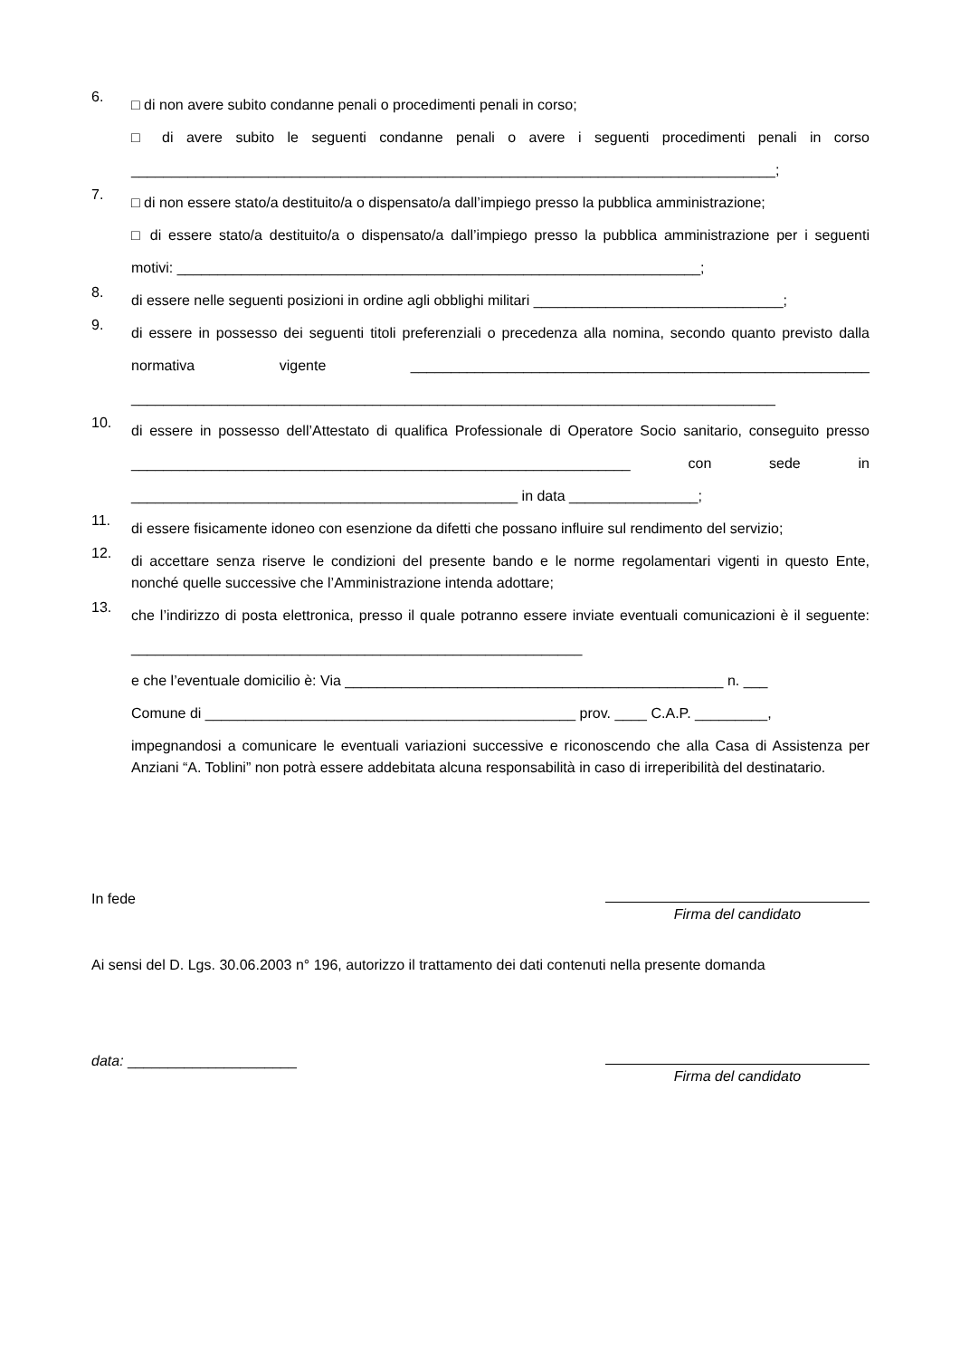6.
□ di non avere subito condanne penali o procedimenti penali in corso;
□ di avere subito le seguenti condanne penali o avere i seguenti procedimenti penali in corso ________________________________________________________________________________;
7.
□ di non essere stato/a destituito/a o dispensato/a dall’impiego presso la pubblica amministrazione;
□ di essere stato/a destituito/a o dispensato/a dall’impiego presso la pubblica amministrazione per i seguenti motivi: _________________________________________________________________;
8.
di essere nelle seguenti posizioni in ordine agli obblighi militari _______________________________;
9.
di essere in possesso dei seguenti titoli preferenziali o precedenza alla nomina, secondo quanto previsto dalla normativa vigente _________________________________________________________ ________________________________________________________________________________
10.
di essere in possesso dell’Attestato di qualifica Professionale di Operatore Socio sanitario, conseguito presso ______________________________________________________________ con sede in ________________________________________________ in data ________________;
11.
di essere fisicamente idoneo con esenzione da difetti che possano influire sul rendimento del servizio;
12.
di accettare senza riserve le condizioni del presente bando e le norme regolamentari vigenti in questo Ente, nonché quelle successive che l’Amministrazione intenda adottare;
13.
che l’indirizzo di posta elettronica, presso il quale potranno essere inviate eventuali comunicazioni è il seguente: ________________________________________________________
e che l’eventuale domicilio è: Via _______________________________________________ n. ___
Comune di ______________________________________________ prov. ____ C.A.P. _________,
impegnandosi a comunicare le eventuali variazioni successive e riconoscendo che alla Casa di Assistenza per Anziani “A. Toblini” non potrà essere addebitata alcuna responsabilità in caso di irreperibilità del destinatario.
In fede
Firma del candidato
Ai sensi del D. Lgs. 30.06.2003 n° 196, autorizzo il trattamento dei dati contenuti nella presente domanda
data: _____________________
Firma del candidato